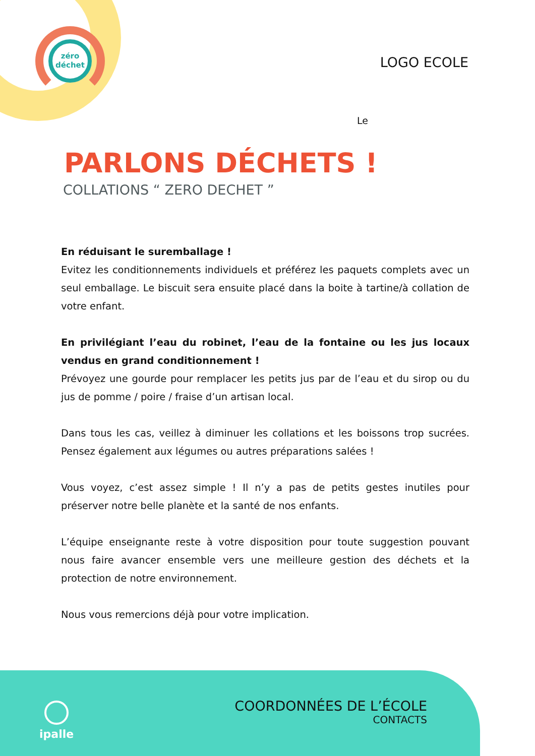zéro
déchet
LOGO ECOLE
Le
PARLONS DÉCHETS !
COLLATIONS “ ZERO DECHET ”
En réduisant le suremballage !
Evitez les conditionnements individuels et préférez les paquets complets avec un seul emballage. Le biscuit sera ensuite placé dans la boite à tartine/à collation de votre enfant.
En privilégiant l’eau du robinet, l’eau de la fontaine ou les jus locaux vendus en grand conditionnement !
Prévoyez une gourde pour remplacer les petits jus par de l’eau et du sirop ou du jus de pomme / poire / fraise d’un artisan local.
Dans tous les cas, veillez à diminuer les collations et les boissons trop sucrées. Pensez également aux légumes ou autres préparations salées !
Vous voyez, c’est assez simple ! Il n’y a pas de petits gestes inutiles pour préserver notre belle planète et la santé de nos enfants.
L’équipe enseignante reste à votre disposition pour toute suggestion pouvant nous faire avancer ensemble vers une meilleure gestion des déchets et la protection de notre environnement.
Nous vous remercions déjà pour votre implication.
ipalle
COORDONNÉES DE L’ÉCOLE
CONTACTS